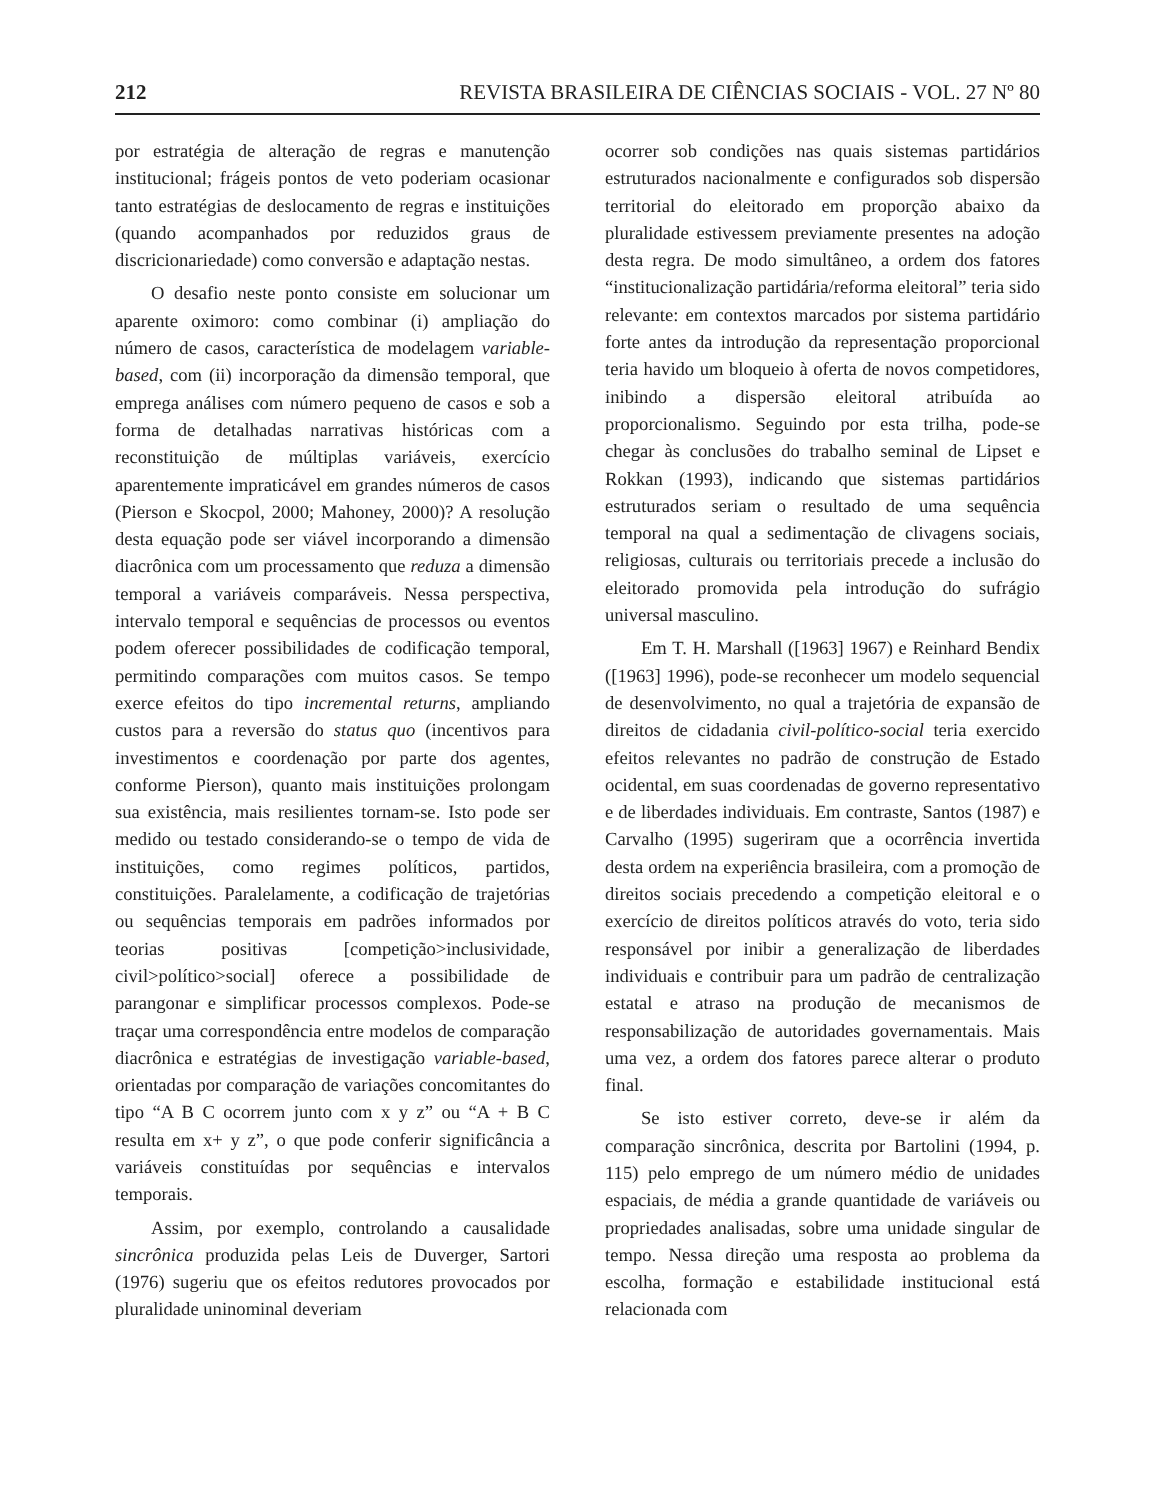212 REVISTA BRASILEIRA DE CIÊNCIAS SOCIAIS - VOL. 27 Nº 80
por estratégia de alteração de regras e manutenção institucional; frágeis pontos de veto poderiam ocasionar tanto estratégias de deslocamento de regras e instituições (quando acompanhados por reduzidos graus de discricionariedade) como conversão e adaptação nestas.
O desafio neste ponto consiste em solucionar um aparente oximoro: como combinar (i) ampliação do número de casos, característica de modelagem variable-based, com (ii) incorporação da dimensão temporal, que emprega análises com número pequeno de casos e sob a forma de detalhadas narrativas históricas com a reconstituição de múltiplas variáveis, exercício aparentemente impraticável em grandes números de casos (Pierson e Skocpol, 2000; Mahoney, 2000)? A resolução desta equação pode ser viável incorporando a dimensão diacrônica com um processamento que reduza a dimensão temporal a variáveis comparáveis. Nessa perspectiva, intervalo temporal e sequências de processos ou eventos podem oferecer possibilidades de codificação temporal, permitindo comparações com muitos casos. Se tempo exerce efeitos do tipo incremental returns, ampliando custos para a reversão do status quo (incentivos para investimentos e coordenação por parte dos agentes, conforme Pierson), quanto mais instituições prolongam sua existência, mais resilientes tornam-se. Isto pode ser medido ou testado considerando-se o tempo de vida de instituições, como regimes políticos, partidos, constituições. Paralelamente, a codificação de trajetórias ou sequências temporais em padrões informados por teorias positivas [competição>inclusividade, civil>político>social] oferece a possibilidade de parangonar e simplificar processos complexos. Pode-se traçar uma correspondência entre modelos de comparação diacrônica e estratégias de investigação variable-based, orientadas por comparação de variações concomitantes do tipo “A B C ocorrem junto com x y z” ou “A + B C resulta em x+ y z”, o que pode conferir significância a variáveis constituídas por sequências e intervalos temporais.
Assim, por exemplo, controlando a causalidade sincrônica produzida pelas Leis de Duverger, Sartori (1976) sugeriu que os efeitos redutores provocados por pluralidade uninominal deveriam
ocorrer sob condições nas quais sistemas partidários estruturados nacionalmente e configurados sob dispersão territorial do eleitorado em proporção abaixo da pluralidade estivessem previamente presentes na adoção desta regra. De modo simultâneo, a ordem dos fatores “institucionalização partidária/reforma eleitoral” teria sido relevante: em contextos marcados por sistema partidário forte antes da introdução da representação proporcional teria havido um bloqueio à oferta de novos competidores, inibindo a dispersão eleitoral atribuída ao proporcionalismo. Seguindo por esta trilha, pode-se chegar às conclusões do trabalho seminal de Lipset e Rokkan (1993), indicando que sistemas partidários estruturados seriam o resultado de uma sequência temporal na qual a sedimentação de clivagens sociais, religiosas, culturais ou territoriais precede a inclusão do eleitorado promovida pela introdução do sufrágio universal masculino.
Em T. H. Marshall ([1963] 1967) e Reinhard Bendix ([1963] 1996), pode-se reconhecer um modelo sequencial de desenvolvimento, no qual a trajetória de expansão de direitos de cidadania civil-político-social teria exercido efeitos relevantes no padrão de construção de Estado ocidental, em suas coordenadas de governo representativo e de liberdades individuais. Em contraste, Santos (1987) e Carvalho (1995) sugeriram que a ocorrência invertida desta ordem na experiência brasileira, com a promoção de direitos sociais precedendo a competição eleitoral e o exercício de direitos políticos através do voto, teria sido responsável por inibir a generalização de liberdades individuais e contribuir para um padrão de centralização estatal e atraso na produção de mecanismos de responsabilização de autoridades governamentais. Mais uma vez, a ordem dos fatores parece alterar o produto final.
Se isto estiver correto, deve-se ir além da comparação sincrônica, descrita por Bartolini (1994, p. 115) pelo emprego de um número médio de unidades espaciais, de média a grande quantidade de variáveis ou propriedades analisadas, sobre uma unidade singular de tempo. Nessa direção uma resposta ao problema da escolha, formação e estabilidade institucional está relacionada com